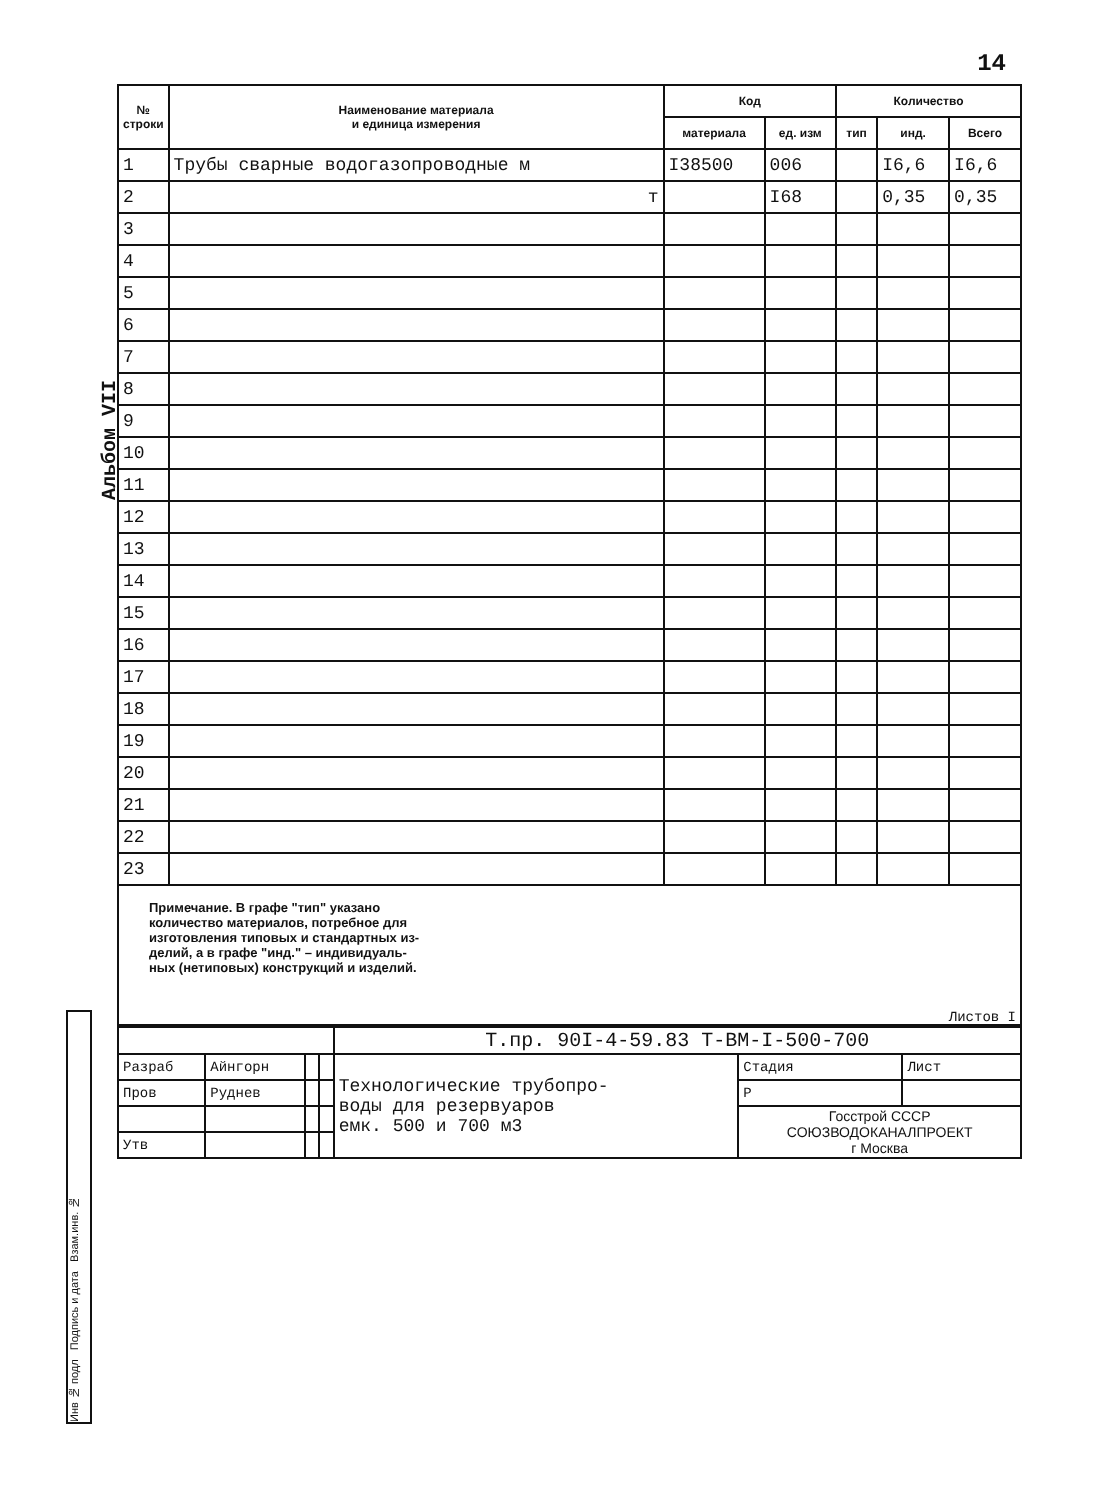14
Альбом VII
Инв № подл Подпись и дата Взам.инв. №
| № строки | Наименование материала и единица измерения | Код | | Количество | | |
| --- | --- | --- | --- | --- | --- | --- |
| | | материала | ед. изм | тип | инд. | Всего |
| 1 | Трубы сварные водогазопроводные м | I38500 | 006 | | I6,6 | I6,6 |
| 2 | т | | I68 | | 0,35 | 0,35 |
| 3 | | | | | | |
| 4 | | | | | | |
| 5 | | | | | | |
| 6 | | | | | | |
| 7 | | | | | | |
| 8 | | | | | | |
| 9 | | | | | | |
| 10 | | | | | | |
| 11 | | | | | | |
| 12 | | | | | | |
| 13 | | | | | | |
| 14 | | | | | | |
| 15 | | | | | | |
| 16 | | | | | | |
| 17 | | | | | | |
| 18 | | | | | | |
| 19 | | | | | | |
| 20 | | | | | | |
| 21 | | | | | | |
| 22 | | | | | | |
| 23 | | | | | | |
Примечание. В графе "тип" указано
количество материалов, потребное для
изготовления типовых и стандартных из-
делий, а в графе "инд." – индивидуаль-
ных (нетиповых) конструкций и изделий.
| | | | | Т.пр. 90I-4-59.83 Т-ВМ-I-500-700 | | |
| Разраб | Айнгорн | | | Технологические трубопро- воды для резервуаров емк. 500 и 700 м3 | Стадия | Лист |
| Пров | Руднев | | | | Р | |
| | | | | | Госстрой СССР СОЮЗВОДОКАНАЛПРОЕКТ г Москва | |
| Утв | | | | | | |
Листов I